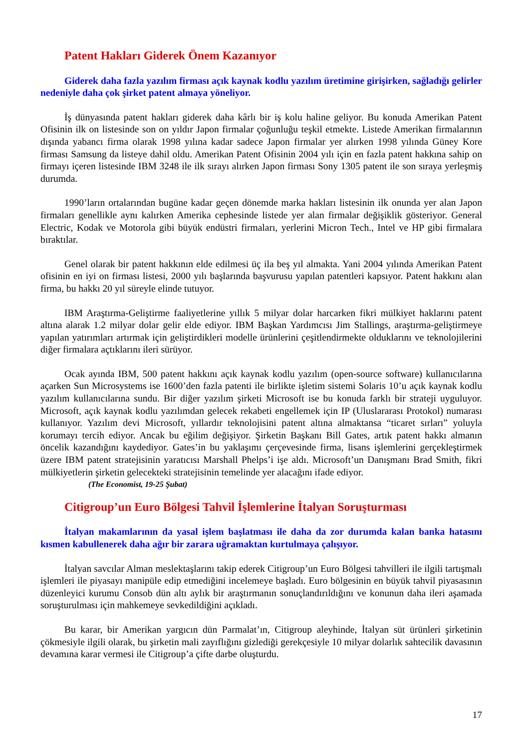Patent Hakları Giderek Önem Kazanıyor
Giderek daha fazla yazılım firması açık kaynak kodlu yazılım üretimine girişirken, sağladığı gelirler nedeniyle daha çok şirket patent almaya yöneliyor.
İş dünyasında patent hakları giderek daha kârlı bir iş kolu haline geliyor. Bu konuda Amerikan Patent Ofisinin ilk on listesinde son on yıldır Japon firmalar çoğunluğu teşkil etmekte. Listede Amerikan firmalarının dışında yabancı firma olarak 1998 yılına kadar sadece Japon firmalar yer alırken 1998 yılında Güney Kore firması Samsung da listeye dahil oldu. Amerikan Patent Ofisinin 2004 yılı için en fazla patent hakkına sahip on firmayı içeren listesinde IBM 3248 ile ilk sırayı alırken Japon firması Sony 1305 patent ile son sıraya yerleşmiş durumda.
1990’ların ortalarından bugüne kadar geçen dönemde marka hakları listesinin ilk onunda yer alan Japon firmaları genellikle aynı kalırken Amerika cephesinde listede yer alan firmalar değişiklik gösteriyor. General Electric, Kodak ve Motorola gibi büyük endüstri firmaları, yerlerini Micron Tech., Intel ve HP gibi firmalara bıraktılar.
Genel olarak bir patent hakkının elde edilmesi üç ila beş yıl almakta. Yani 2004 yılında Amerikan Patent ofisinin en iyi on firması listesi, 2000 yılı başlarında başvurusu yapılan patentleri kapsıyor. Patent hakkını alan firma, bu hakkı 20 yıl süreyle elinde tutuyor.
IBM Araştırma-Geliştirme faaliyetlerine yıllık 5 milyar dolar harcarken fikri mülkiyet haklarını patent altına alarak 1.2 milyar dolar gelir elde ediyor. IBM Başkan Yardımcısı Jim Stallings, araştırma-geliştirmeye yapılan yatırımları artırmak için geliştirdikleri modelle ürünlerini çeşitlendirmekte olduklarını ve teknolojilerini diğer firmalara açtıklarını ileri sürüyor.
Ocak ayında IBM, 500 patent hakkını açık kaynak kodlu yazılım (open-source software) kullanıcılarına açarken Sun Microsystems ise 1600’den fazla patenti ile birlikte işletim sistemi Solaris 10’u açık kaynak kodlu yazılım kullanıcılarına sundu. Bir diğer yazılım şirketi Microsoft ise bu konuda farklı bir strateji uyguluyor. Microsoft, açık kaynak kodlu yazılımdan gelecek rekabeti engellemek için IP (Uluslararası Protokol) numarası kullanıyor. Yazılım devi Microsoft, yıllardır teknolojisini patent altına almaktansa “ticaret sırları” yoluyla korumayı tercih ediyor. Ancak bu eğilim değişiyor. Şirketin Başkanı Bill Gates, artık patent hakkı almanın öncelik kazandığını kaydediyor. Gates’in bu yaklaşımı çerçevesinde firma, lisans işlemlerini gerçekleştirmek üzere IBM patent stratejisinin yaratıcısı Marshall Phelps’i işe aldı. Microsoft’un Danışmanı Brad Smith, fikri mülkiyetlerin şirketin gelecekteki stratejisinin temelinde yer alacağını ifade ediyor.
(The Economist, 19-25 Şubat)
Citigroup’un Euro Bölgesi Tahvil İşlemlerine İtalyan Soruşturması
İtalyan makamlarının da yasal işlem başlatması ile daha da zor durumda kalan banka hatasını kısmen kabullenerek daha ağır bir zarara uğramaktan kurtulmaya çalışıyor.
İtalyan savcılar Alman meslektaşlarını takip ederek Citigroup’un Euro Bölgesi tahvilleri ile ilgili tartışmalı işlemleri ile piyasayı manipüle edip etmediğini incelemeye başladı. Euro bölgesinin en büyük tahvil piyasasının düzenleyici kurumu Consob dün altı aylık bir araştırmanın sonuçlandırıldığını ve konunun daha ileri aşamada soruşturulması için mahkemeye sevkedildiğini açıkladı.
Bu karar, bir Amerikan yargıcın dün Parmalat’ın, Citigroup aleyhinde, İtalyan süt ürünleri şirketinin çökmesiyle ilgili olarak, bu şirketin mali zayıflığını gizlediği gerekçesiyle 10 milyar dolarlık sahtecilik davasının devamına karar vermesi ile Citigroup’a çifte darbe oluşturdu.
17